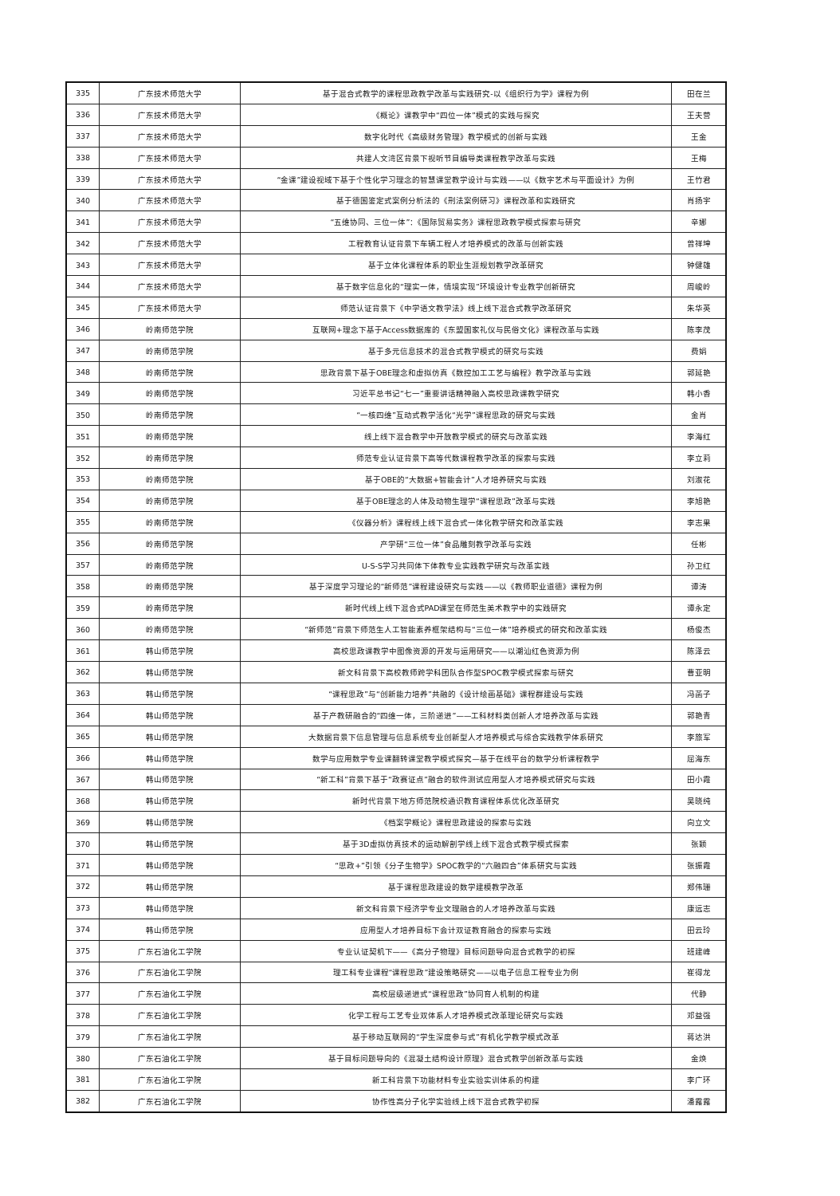| 335 | 广东技术师范大学 | 基于混合式教学的课程思政教学改革与实践研究-以《组织行为学》课程为例 | 田在兰 |
| 336 | 广东技术师范大学 | 《概论》课教学中“四位一体”模式的实践与探究 | 王夫营 |
| 337 | 广东技术师范大学 | 数字化时代《高级财务管理》教学模式的创新与实践 | 王金 |
| 338 | 广东技术师范大学 | 共建人文湾区背景下视听节目编导类课程教学改革与实践 | 王梅 |
| 339 | 广东技术师范大学 | “金课”建设视域下基于个性化学习理念的智慧课堂教学设计与实践——以《数字艺术与平面设计》为例 | 王竹君 |
| 340 | 广东技术师范大学 | 基于德国鉴定式案例分析法的《刑法案例研习》课程改革和实践研究 | 肖扬宇 |
| 341 | 广东技术师范大学 | “五维协同、三位一体”：《国际贸易实务》课程思政教学模式探索与研究 | 辛娜 |
| 342 | 广东技术师范大学 | 工程教育认证背景下车辆工程人才培养模式的改革与创新实践 | 曾祥坤 |
| 343 | 广东技术师范大学 | 基于立体化课程体系的职业生涯规划教学改革研究 | 钟健雄 |
| 344 | 广东技术师范大学 | 基于数字信息化的“理实一体，情境实现”环境设计专业教学创新研究 | 周峻岭 |
| 345 | 广东技术师范大学 | 师范认证背景下《中学语文教学法》线上线下混合式教学改革研究 | 朱华英 |
| 346 | 岭南师范学院 | 互联网+理念下基于Access数据库的《东盟国家礼仪与民俗文化》课程改革与实践 | 陈李茂 |
| 347 | 岭南师范学院 | 基于多元信息技术的混合式教学模式的研究与实践 | 费娟 |
| 348 | 岭南师范学院 | 思政背景下基于OBE理念和虚拟仿真《数控加工工艺与编程》教学改革与实践 | 郭延艳 |
| 349 | 岭南师范学院 | 习近平总书记“七一”重要讲话精神融入高校思政课教学研究 | 韩小香 |
| 350 | 岭南师范学院 | “一核四维”互动式教学活化“光学”课程思政的研究与实践 | 金肖 |
| 351 | 岭南师范学院 | 线上线下混合教学中开放教学模式的研究与改革实践 | 李海红 |
| 352 | 岭南师范学院 | 师范专业认证背景下高等代数课程教学改革的探索与实践 | 李立莉 |
| 353 | 岭南师范学院 | 基于OBE的“大数据+智能会计”人才培养研究与实践 | 刘淑花 |
| 354 | 岭南师范学院 | 基于OBE理念的人体及动物生理学“课程思政”改革与实践 | 李旭艳 |
| 355 | 岭南师范学院 | 《仪器分析》课程线上线下混合式一体化教学研究和改革实践 | 李志果 |
| 356 | 岭南师范学院 | 产学研“三位一体”食品雕刻教学改革与实践 | 任彬 |
| 357 | 岭南师范学院 | U-S-S学习共同体下体教专业实践教学研究与改革实践 | 孙卫红 |
| 358 | 岭南师范学院 | 基于深度学习理论的“新师范”课程建设研究与实践——以《教师职业道德》课程为例 | 谭涛 |
| 359 | 岭南师范学院 | 新时代线上线下混合式PAD课堂在师范生美术教学中的实践研究 | 谭永定 |
| 360 | 岭南师范学院 | “新师范”背景下师范生人工智能素养框架结构与“三位一体”培养模式的研究和改革实践 | 杨俊杰 |
| 361 | 韩山师范学院 | 高校思政课教学中图像资源的开发与运用研究——以潮汕红色资源为例 | 陈泽云 |
| 362 | 韩山师范学院 | 新文科背景下高校教师跨学科团队合作型SPOC教学模式探索与研究 | 曹亚明 |
| 363 | 韩山师范学院 | “课程思政”与“创新能力培养”共融的《设计绘画基础》课程群建设与实践 | 冯菡子 |
| 364 | 韩山师范学院 | 基于产教研融合的“四维一体，三阶递进”——工科材料类创新人才培养改革与实践 | 郭艳青 |
| 365 | 韩山师范学院 | 大数据背景下信息管理与信息系统专业创新型人才培养模式与综合实践教学体系研究 | 李旅军 |
| 366 | 韩山师范学院 | 数学与应用数学专业课翻转课堂教学模式探究—基于在线平台的数学分析课程教学 | 屈海东 |
| 367 | 韩山师范学院 | “新工科”背景下基于“政赛证点”融合的软件测试应用型人才培养模式研究与实践 | 田小霞 |
| 368 | 韩山师范学院 | 新时代背景下地方师范院校通识教育课程体系优化改革研究 | 吴晓纯 |
| 369 | 韩山师范学院 | 《档案学概论》课程思政建设的探索与实践 | 向立文 |
| 370 | 韩山师范学院 | 基于3D虚拟仿真技术的运动解剖学线上线下混合式教学模式探索 | 张颖 |
| 371 | 韩山师范学院 | “思政+”引领《分子生物学》SPOC教学的“六融四合”体系研究与实践 | 张振霞 |
| 372 | 韩山师范学院 | 基于课程思政建设的数学建模教学改革 | 郑伟珊 |
| 373 | 韩山师范学院 | 新文科背景下经济学专业文理融合的人才培养改革与实践 | 康远志 |
| 374 | 韩山师范学院 | 应用型人才培养目标下会计双证教育融合的探索与实践 | 田云玲 |
| 375 | 广东石油化工学院 | 专业认证契机下——《高分子物理》目标问题导向混合式教学的初探 | 班建峰 |
| 376 | 广东石油化工学院 | 理工科专业课程“课程思政”建设策略研究——以电子信息工程专业为例 | 崔得龙 |
| 377 | 广东石油化工学院 | 高校层级递进式“课程思政”协同育人机制的构建 | 代静 |
| 378 | 广东石油化工学院 | 化学工程与工艺专业双体系人才培养模式改革理论研究与实践 | 邓益强 |
| 379 | 广东石油化工学院 | 基于移动互联网的“学生深度参与式”有机化学教学模式改革 | 蒋达洪 |
| 380 | 广东石油化工学院 | 基于目标问题导向的《混凝土结构设计原理》混合式教学创新改革与实践 | 金焕 |
| 381 | 广东石油化工学院 | 新工科背景下功能材料专业实验实训体系的构建 | 李广环 |
| 382 | 广东石油化工学院 | 协作性高分子化学实验线上线下混合式教学初探 | 潘露露 |